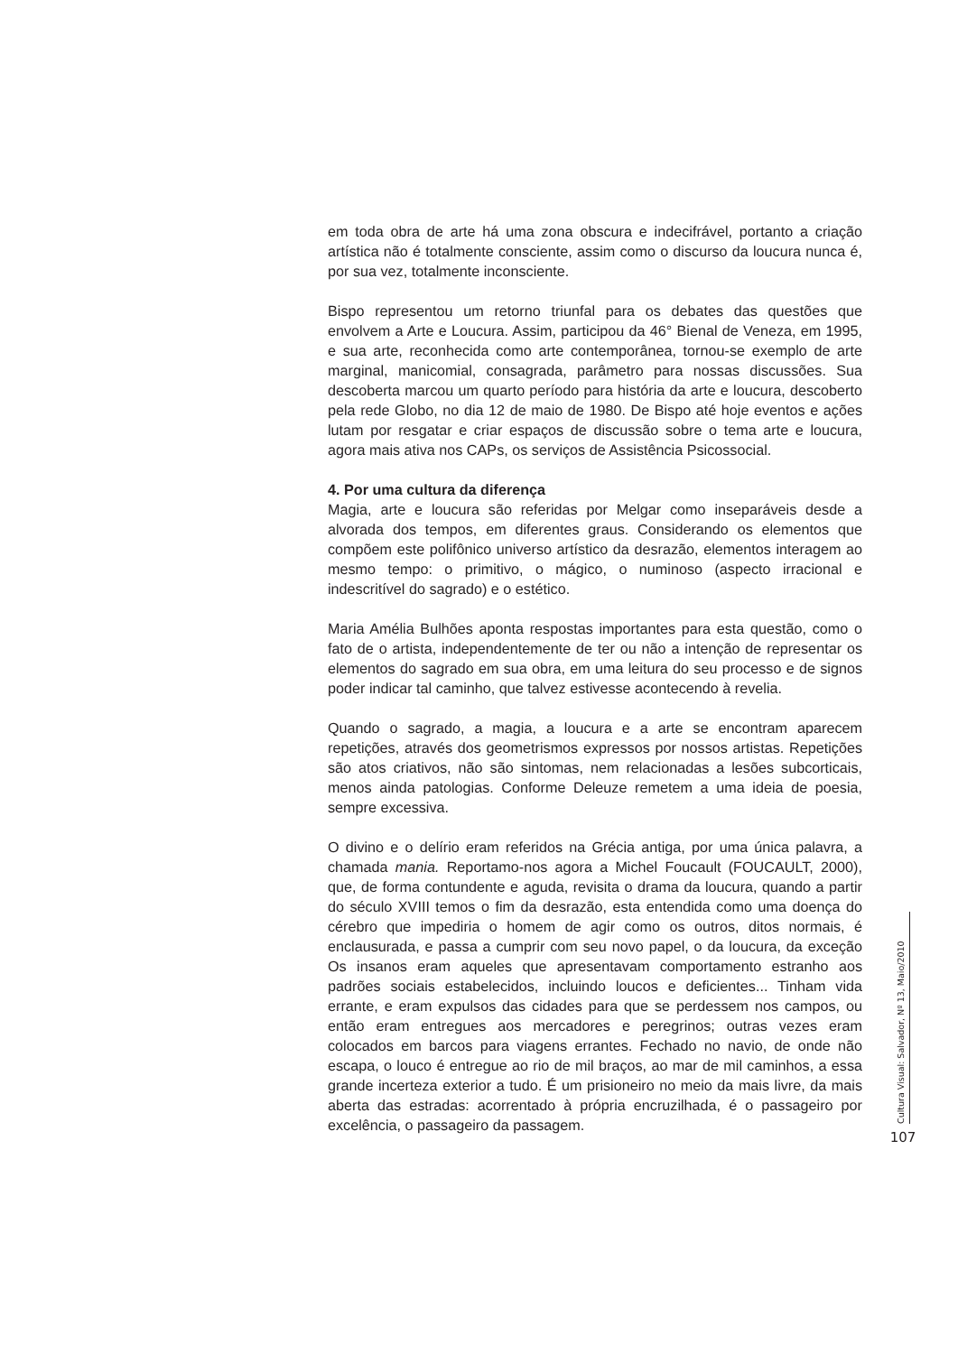em toda obra de arte há uma zona obscura e indecifrável, portanto a criação artística não é totalmente consciente, assim como o discurso da loucura nunca é, por sua vez, totalmente inconsciente.
Bispo representou um retorno triunfal para os debates das questões que envolvem a Arte e Loucura. Assim, participou da 46° Bienal de Veneza, em 1995, e sua arte, reconhecida como arte contemporânea, tornou-se exemplo de arte marginal, manicomial, consagrada, parâmetro para nossas discussões. Sua descoberta marcou um quarto período para história da arte e loucura, descoberto pela rede Globo, no dia 12 de maio de 1980. De Bispo até hoje eventos e ações lutam por resgatar e criar espaços de discussão sobre o tema arte e loucura, agora mais ativa nos CAPs, os serviços de Assistência Psicossocial.
4. Por uma cultura da diferença
Magia, arte e loucura são referidas por Melgar como inseparáveis desde a alvorada dos tempos, em diferentes graus. Considerando os elementos que compõem este polifônico universo artístico da desrazão, elementos interagem ao mesmo tempo: o primitivo, o mágico, o numinoso (aspecto irracional e indescritível do sagrado) e o estético.
Maria Amélia Bulhões aponta respostas importantes para esta questão, como o fato de o artista, independentemente de ter ou não a intenção de representar os elementos do sagrado em sua obra, em uma leitura do seu processo e de signos poder indicar tal caminho, que talvez estivesse acontecendo à revelia.
Quando o sagrado, a magia, a loucura e a arte se encontram aparecem repetições, através dos geometrismos expressos por nossos artistas. Repetições são atos criativos, não são sintomas, nem relacionadas a lesões subcorticais, menos ainda patologias. Conforme Deleuze remetem a uma ideia de poesia, sempre excessiva.
O divino e o delírio eram referidos na Grécia antiga, por uma única palavra, a chamada mania. Reportamo-nos agora a Michel Foucault (FOUCAULT, 2000), que, de forma contundente e aguda, revisita o drama da loucura, quando a partir do século XVIII temos o fim da desrazão, esta entendida como uma doença do cérebro que impediria o homem de agir como os outros, ditos normais, é enclausurada, e passa a cumprir com seu novo papel, o da loucura, da exceção Os insanos eram aqueles que apresentavam comportamento estranho aos padrões sociais estabelecidos, incluindo loucos e deficientes... Tinham vida errante, e eram expulsos das cidades para que se perdessem nos campos, ou então eram entregues aos mercadores e peregrinos; outras vezes eram colocados em barcos para viagens errantes. Fechado no navio, de onde não escapa, o louco é entregue ao rio de mil braços, ao mar de mil caminhos, a essa grande incerteza exterior a tudo. É um prisioneiro no meio da mais livre, da mais aberta das estradas: acorrentado à própria encruzilhada, é o passageiro por excelência, o passageiro da passagem.
Cultura Visual: Salvador, Nº 13, Maio/2010
107